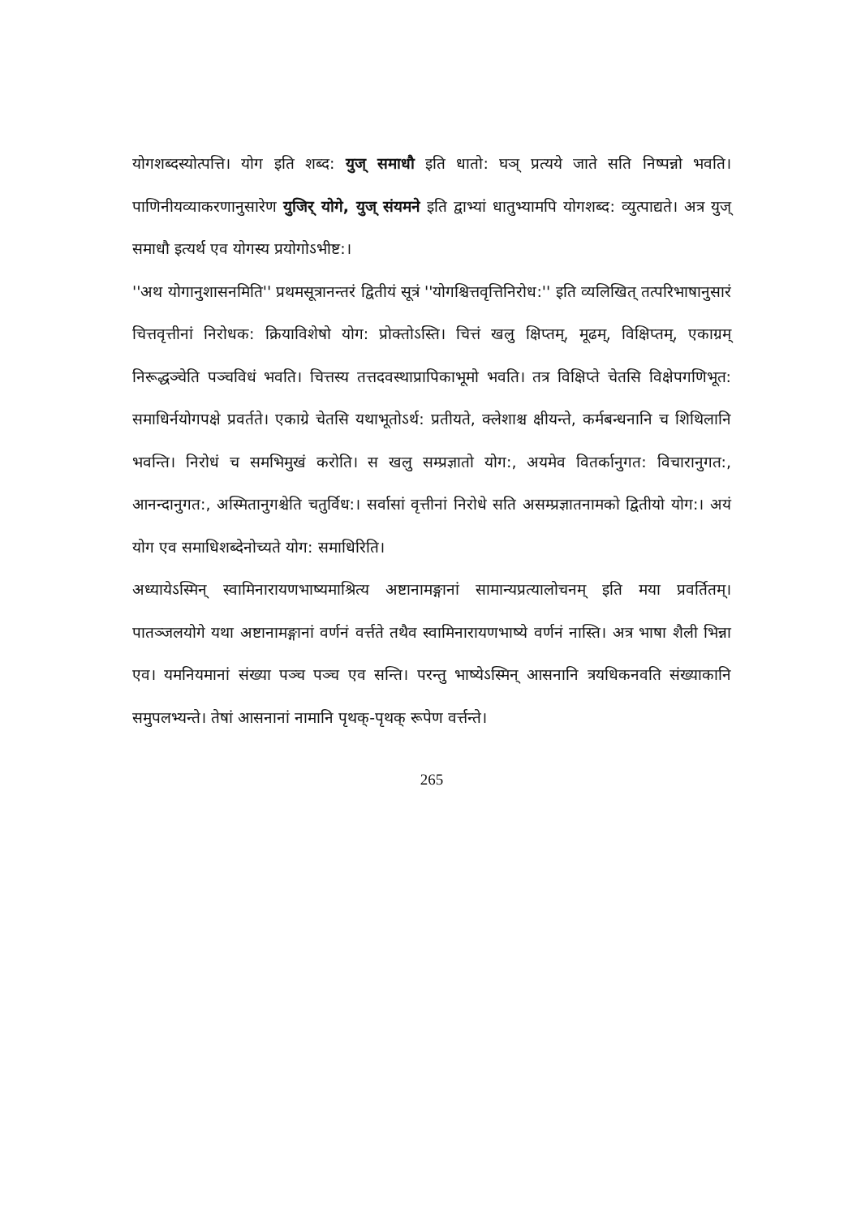योगशब्दस्योत्पत्ति। योग इति शब्द: युज् समाधौ इति धातो: घञ् प्रत्यये जाते सति निष्पन्नो भवति। पाणिनीयव्याकरणानुसारेण युजिर् योगे, युज् संयमने इति द्वाभ्यां धातुभ्यामपि योगशब्द: व्युत्पाद्यते। अत्र युज् समाधौ इत्यर्थ एव योगस्य प्रयोगोऽभीष्ट:।
''अथ योगानुशासनमिति'' प्रथमसूत्रानन्तरं द्वितीयं सूत्रं ''योगश्चित्तवृत्तिनिरोध:'' इति व्यलिखित् तत्परिभाषानुसारं चित्तवृत्तीनां निरोधक: क्रियाविशेषो योग: प्रोक्तोऽस्ति। चित्तं खलु क्षिप्तम्, मूढम्, विक्षिप्तम्, एकाग्रम् निरूद्धञ्चेति पञ्चविधं भवति। चित्तस्य तत्तदवस्थाप्रापिकाभूमो भवति। तत्र विक्षिप्ते चेतसि विक्षेपगणिभूत: समाधिर्नयोगपक्षे प्रवर्तते। एकाग्रे चेतसि यथाभूतोऽर्थ: प्रतीयते, क्लेशाश्च क्षीयन्ते, कर्मबन्धनानि च शिथिलानि भवन्ति। निरोधं च समभिमुखं करोति। स खलु सम्प्रज्ञातो योग:, अयमेव वितर्कानुगत: विचारानुगत:, आनन्दानुगत:, अस्मितानुगश्चेति चतुर्विध:। सर्वासां वृत्तीनां निरोधे सति असम्प्रज्ञातनामको द्वितीयो योग:। अयं योग एव समाधिशब्देनोच्यते योग: समाधिरिति।
अध्यायेऽस्मिन् स्वामिनारायणभाष्यमाश्रित्य अष्टानामङ्गानां सामान्यप्रत्यालोचनम् इति मया प्रवर्तितम्। पातञ्जलयोगे यथा अष्टानामङ्गानां वर्णनं वर्त्तते तथैव स्वामिनारायणभाष्ये वर्णनं नास्ति। अत्र भाषा शैली भिन्ना एव। यमनियमानां संख्या पञ्च पञ्च एव सन्ति। परन्तु भाष्येऽस्मिन् आसनानि त्रयधिकनवति संख्याकानि समुपलभ्यन्ते। तेषां आसनानां नामानि पृथक्-पृथक् रूपेण वर्त्तन्ते।
265